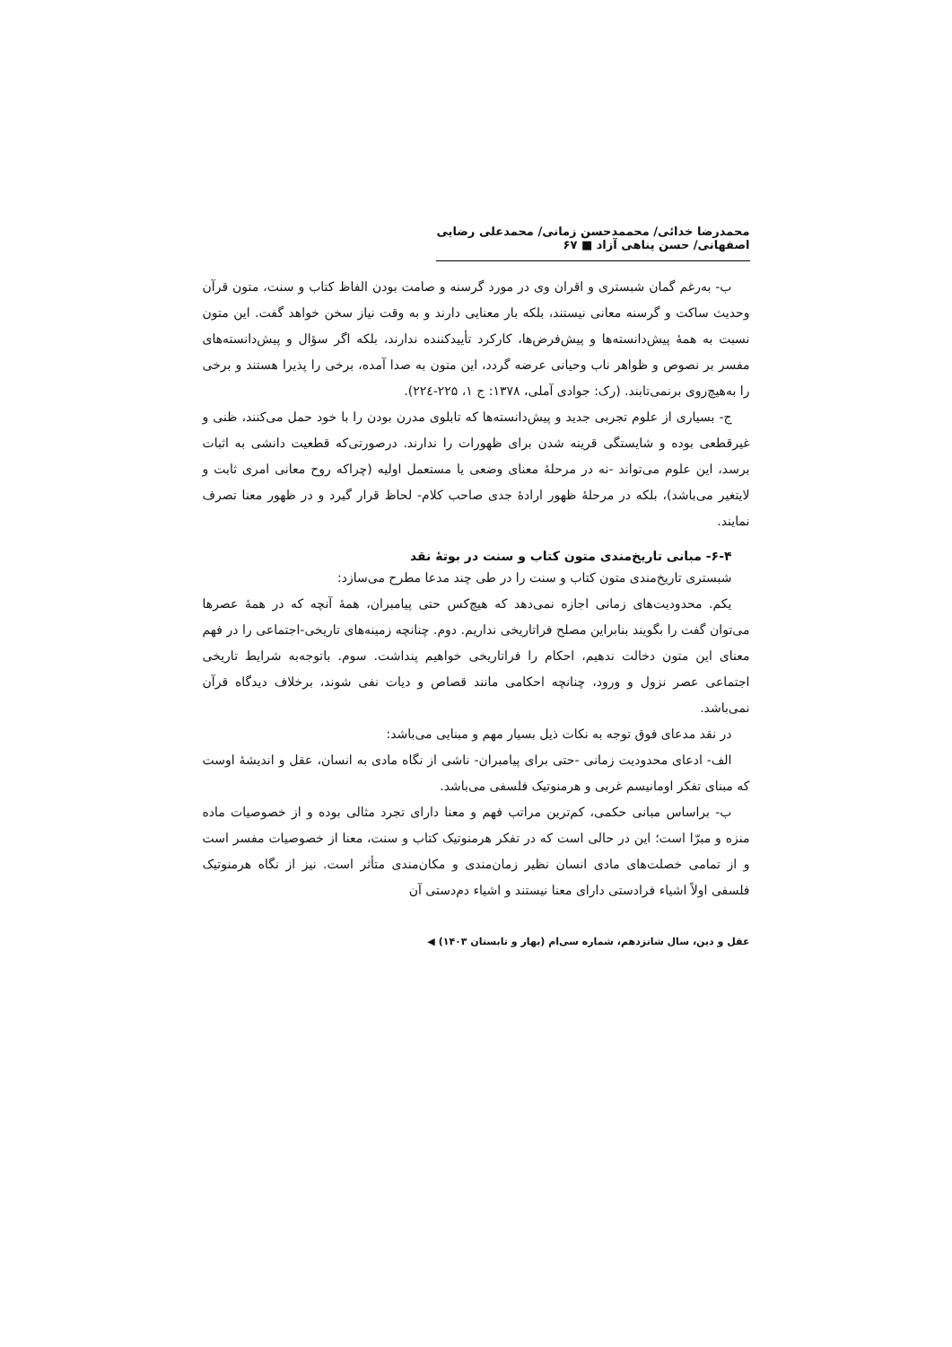محمدرضا خدائی/ محممدحسن زمانی/ محمدعلی رضایی اصفهانی/ حسن پناهی آزاد ■ ۶۷
ب- به‌رغم گمان شبستری و اقران وی در مورد گرسنه و صامت بودن الفاظ کتاب و سنت، متون قرآن وحدیث ساکت و گرسنه معانی نیستند، بلکه بار معنایی دارند و به وقت نیاز سخن خواهد گفت. این متون نسبت به همهٔ پیش‌دانسته‌ها و پیش‌فرض‌ها، کارکرد تأییدکننده ندارند، بلکه اگر سؤال و پیش‌دانسته‌های مفسر بر نصوص و ظواهر ناب وحیانی عرضه گردد، این متون به صدا آمده، برخی را پذیرا هستند و برخی را به‌هیچ‌روی برنمی‌تابند. (رک: جوادی آملی، ۱۳۷۸: ج ۱، ۲۲۵-۲۲٤).
ج- بسیاری از علوم تجربی جدید و پیش‌دانسته‌ها که تابلوی مدرن بودن را با خود حمل می‌کنند، ظنی و غیرقطعی بوده و شایستگی قرینه شدن برای ظهورات را ندارند. درصورتی‌که قطعیت دانشی به اثبات برسد، این علوم می‌تواند -نه در مرحلهٔ معنای وضعی یا مستعمل اولیه (چراکه روح معانی امری ثابت و لایتغیر می‌باشد)، بلکه در مرحلهٔ ظهور ارادهٔ جدی صاحب کلام- لحاظ قرار گیرد و در ظهور معنا تصرف نمایند.
۶-۴- مبانی تاریخ‌مندی متون کتاب و سنت در بوتهٔ نقد
شبستری تاریخ‌مندی متون کتاب و سنت را در طی چند مدعا مطرح می‌سازد:
یکم. محدودیت‌های زمانی اجازه نمی‌دهد که هیچ‌کس حتی پیامبران، همهٔ آنچه که در همهٔ عصرها می‌توان گفت را بگویند بنابراین مصلح فراتاریخی نداریم. دوم. چنانچه زمینه‌های تاریخی-اجتماعی را در فهم معنای این متون دخالت ندهیم، احکام را فراتاریخی خواهیم پنداشت. سوم. باتوجه‌به شرایط تاریخی اجتماعی عصر نزول و ورود، چنانچه احکامی مانند قصاص و دیات نفی شوند، برخلاف دیدگاه قرآن نمی‌باشد.
در نقد مدعای فوق توجه به نکات ذیل بسیار مهم و مبنایی می‌باشد:
الف- ادعای محدودیت زمانی -حتی برای پیامبران- ناشی از نگاه مادی به انسان، عقل و اندیشهٔ اوست که مبنای تفکر اومانیسم غربی و هرمنوتیک فلسفی می‌باشد.
ب- براساس مبانی حکمی، کم‌ترین مراتب فهم و معنا دارای تجرد مثالی بوده و از خصوصیات ماده منزه و مبرّا است؛ این در حالی است که در تفکر هرمنوتیک کتاب و سنت، معنا از خصوصیات مفسر است و از تمامی خصلت‌های مادی انسان نظیر زمان‌مندی و مکان‌مندی متأثر است. نیز از نگاه هرمنوتیک فلسفی اولاً اشیاء فرادستی دارای معنا نیستند و اشیاء دم‌دستی آن
عقل و دین، سال شانزدهم، شماره سی‌ام (بهار و تابستان ۱۴۰۳) ◀